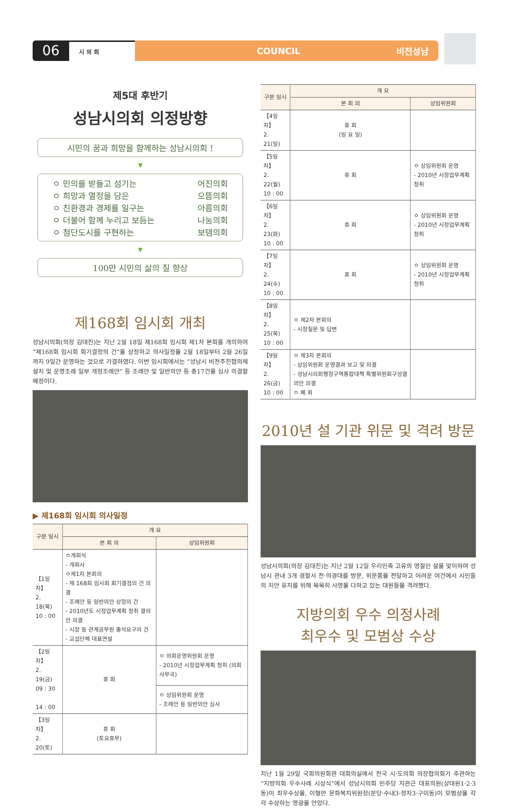06
시 의 회
COUNCIL 비전성남
제5대 후반기
성남시의회 의정방향
시민의 꿈과 희망을 함께하는 성남시의회 !
▼
ㅇ 민의를 받들고 섬기는 어진의회
ㅇ 희망과 열정을 담은 으뜸의회
ㅇ 친환경과 경제를 일구는 아름의회
ㅇ 더불어 함께 누리고 보듬는 나눔의회
ㅇ 첨단도시를 구현하는 보탬의회
▼
100만 시민의 삶의 질 향상
제168회 임시회 개최
성남시의회(의장 김대진)는 지난 2월 18일 제168회 임시회 제1차 본회를 개의하여 “제168회 임시회 회기결정의 건”을 상정하고 의사일정을 2월 18일부터 2월 26일까지 9일간 운영하는 것으로 가결하였다. 이번 임시회에서는 “성남시 비전추진협의체 설치 및 운영조례 일부 개정조례안” 등 조례안 및 일반의안 등 총17건을 심사 의결할 예정이다.
▶ 제168회 임시회 의사일정
| 구분 일시 | 개 요 | |
| --- | --- | --- |
| | 본 회 의 | 상임위원회 |
| 【1일차】 2. 18(목) 10 : 00 | ㅇ개회식 - 개회사 ㅇ제1차 본회의 - 제 168회 임시회 회기결정의 건 의결 - 조례안 등 일반의안 상정의 건 - 2010년도 시정업무계획 청취 결의안 의결 - 시장 등 관계공무원 출석요구의 건 - 교섭단체 대표연설 | |
| 【2일차】 2. 19(금) 09 : 30 14 : 00 | 휴 회 | ㅇ 의회운영위원회 운영 - 2010년 시정업무계획 청취 (의회사무국) |
| | | ㅇ 상임위원회 운영 - 조례안 등 일반의안 심사 |
| 【3일차】 2. 20(토) | 휴 회 (토요휴무) | |
| 구분 일시 | 개 요 | |
| --- | --- | --- |
| | 본 회 의 | 상임위원회 |
| 【4일차】 2. 21(일) | 휴 회 (일 요 일) | |
| 【5일차】 2. 22(월) 10 : 00 | 휴 회 | ㅇ 상임위원회 운영 - 2010년 시정업무계획 청취 |
| 【6일차】 2. 23(화) 10 : 00 | 휴 회 | ㅇ 상임위원회 운영 - 2010년 시정업무계획 청취 |
| 【7일차】 2. 24(수) 10 : 00 | 휴 회 | ㅇ 상임위원회 운영 - 2010년 시정업무계획 청취 |
| 【8일차】 2. 25(목) 10 : 00 | ㅇ 제2차 본회의 - 시정질문 및 답변 | |
| 【9일차】 2. 26(금) 10 : 00 | ㅇ 제3차 본회의 - 상임위원회 운영결과 보고 및 의결 - 성남시의회행정구역통합대책 특별위원회구성결의안 의결 ㅇ 폐 회 | |
2010년 설 기관 위문 및 격려 방문
성남시의회(의장 김대진)는 지난 2월 12일 우리민족 고유의 명절인 설을 맞이하여 성남시 관내 3개 경찰서 전·의경대를 방문, 위문품을 전달하고 어려운 여건에서 시민들의 치안 유지를 위해 묵묵히 사명을 다하고 있는 대원들을 격려했다.
지방의회 우수 의정사례
최우수 및 모범상 수상
지난 1월 29일 국회의원회관 대회의실에서 전국 시·도의회 의장협의회가 주관하는 “지방의회 우수사례 시상식”에서 성남시의회 민주당 지관근 대표의원(상대원1·2·3동)이 최우수상을, 이형만 문화복지위원장(분당·수내3·정자3·구미동)이 모범상을 각각 수상하는 영광을 안았다.